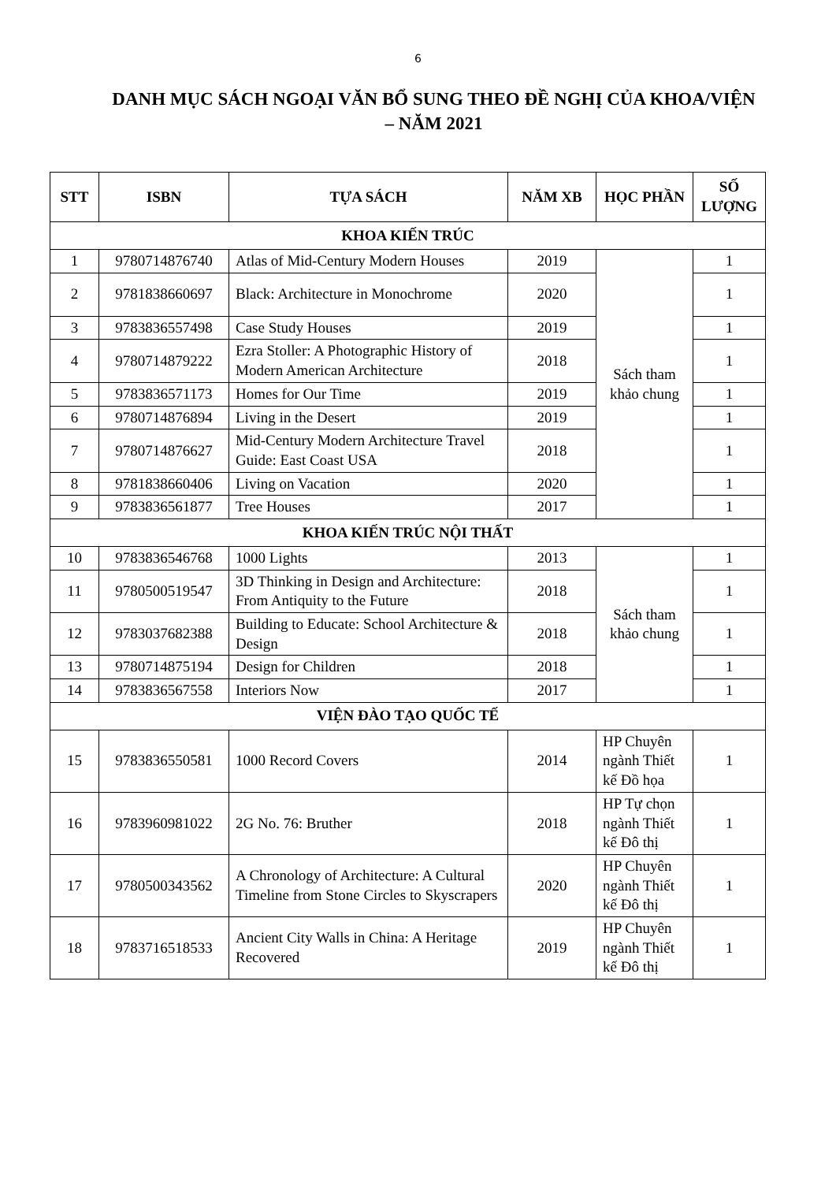6
DANH MỤC SÁCH NGOẠI VĂN BỔ SUNG THEO ĐỀ NGHỊ CỦA KHOA/VIỆN – NĂM 2021
| STT | ISBN | TỰA SÁCH | NĂM XB | HỌC PHẦN | SỐ LƯỢNG |
| --- | --- | --- | --- | --- | --- |
| KHOA KIẾN TRÚC | | | | | |
| 1 | 9780714876740 | Atlas of Mid-Century Modern Houses | 2019 | Sách tham khảo chung | 1 |
| 2 | 9781838660697 | Black: Architecture in Monochrome | 2020 | | 1 |
| 3 | 9783836557498 | Case Study Houses | 2019 | | 1 |
| 4 | 9780714879222 | Ezra Stoller: A Photographic History of Modern American Architecture | 2018 | | 1 |
| 5 | 9783836571173 | Homes for Our Time | 2019 | | 1 |
| 6 | 9780714876894 | Living in the Desert | 2019 | | 1 |
| 7 | 9780714876627 | Mid-Century Modern Architecture Travel Guide: East Coast USA | 2018 | | 1 |
| 8 | 9781838660406 | Living on Vacation | 2020 | | 1 |
| 9 | 9783836561877 | Tree Houses | 2017 | | 1 |
| KHOA KIẾN TRÚC NỘI THẤT | | | | | |
| 10 | 9783836546768 | 1000 Lights | 2013 | Sách tham khảo chung | 1 |
| 11 | 9780500519547 | 3D Thinking in Design and Architecture: From Antiquity to the Future | 2018 | | 1 |
| 12 | 9783037682388 | Building to Educate: School Architecture & Design | 2018 | | 1 |
| 13 | 9780714875194 | Design for Children | 2018 | | 1 |
| 14 | 9783836567558 | Interiors Now | 2017 | | 1 |
| VIỆN ĐÀO TẠO QUỐC TẾ | | | | | |
| 15 | 9783836550581 | 1000 Record Covers | 2014 | HP Chuyên ngành Thiết kế Đồ họa | 1 |
| 16 | 9783960981022 | 2G No. 76: Bruther | 2018 | HP Tự chọn ngành Thiết kế Đô thị | 1 |
| 17 | 9780500343562 | A Chronology of Architecture: A Cultural Timeline from Stone Circles to Skyscrapers | 2020 | HP Chuyên ngành Thiết kế Đô thị | 1 |
| 18 | 9783716518533 | Ancient City Walls in China: A Heritage Recovered | 2019 | HP Chuyên ngành Thiết kế Đô thị | 1 |